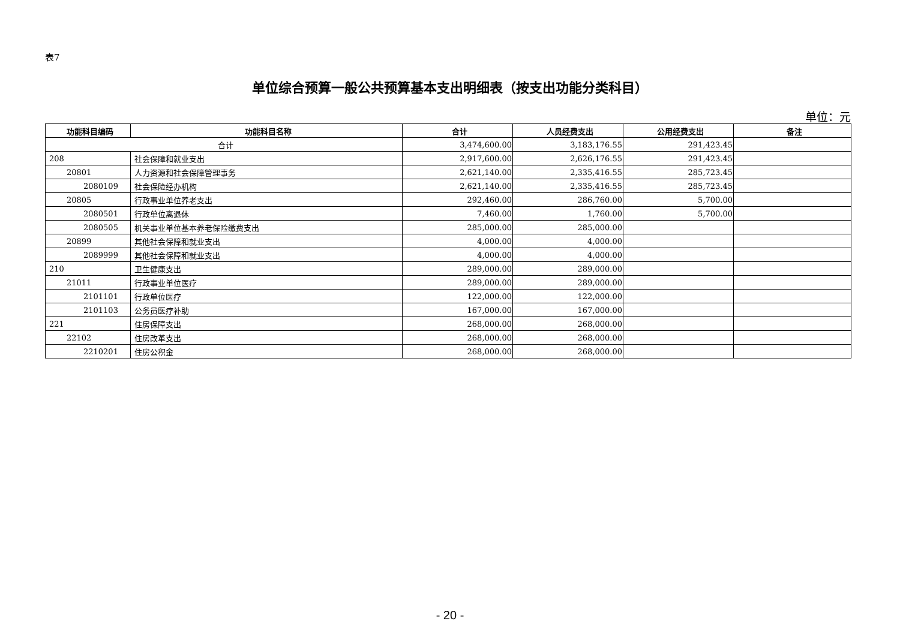表7
单位综合预算一般公共预算基本支出明细表（按支出功能分类科目）
单位：元
| 功能科目编码 | 功能科目名称 | 合计 | 人员经费支出 | 公用经费支出 | 备注 |
| --- | --- | --- | --- | --- | --- |
| 合计 | | 3,474,600.00 | 3,183,176.55 | 291,423.45 | |
| 208 | 社会保障和就业支出 | 2,917,600.00 | 2,626,176.55 | 291,423.45 | |
| 20801 | 人力资源和社会保障管理事务 | 2,621,140.00 | 2,335,416.55 | 285,723.45 | |
| 2080109 | 社会保险经办机构 | 2,621,140.00 | 2,335,416.55 | 285,723.45 | |
| 20805 | 行政事业单位养老支出 | 292,460.00 | 286,760.00 | 5,700.00 | |
| 2080501 | 行政单位离退休 | 7,460.00 | 1,760.00 | 5,700.00 | |
| 2080505 | 机关事业单位基本养老保险缴费支出 | 285,000.00 | 285,000.00 | | |
| 20899 | 其他社会保障和就业支出 | 4,000.00 | 4,000.00 | | |
| 2089999 | 其他社会保障和就业支出 | 4,000.00 | 4,000.00 | | |
| 210 | 卫生健康支出 | 289,000.00 | 289,000.00 | | |
| 21011 | 行政事业单位医疗 | 289,000.00 | 289,000.00 | | |
| 2101101 | 行政单位医疗 | 122,000.00 | 122,000.00 | | |
| 2101103 | 公务员医疗补助 | 167,000.00 | 167,000.00 | | |
| 221 | 住房保障支出 | 268,000.00 | 268,000.00 | | |
| 22102 | 住房改革支出 | 268,000.00 | 268,000.00 | | |
| 2210201 | 住房公积金 | 268,000.00 | 268,000.00 | | |
- 20 -